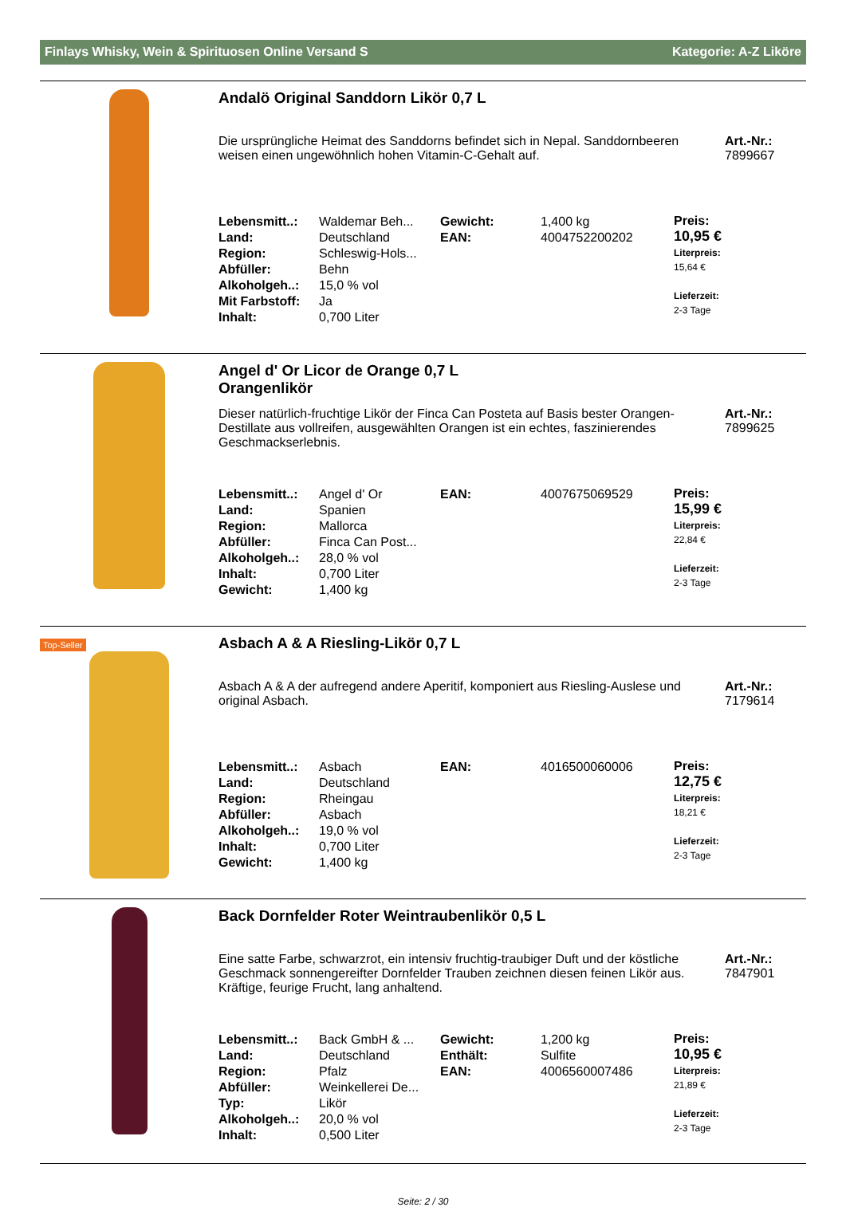Finlays Whisky, Wein & Spirituosen Online Versand S Kategorie: A-Z Liköre
Andalö Original Sanddorn Likör 0,7 L
Die ursprüngliche Heimat des Sanddorns befindet sich in Nepal. Sanddornbeeren weisen einen ungewöhnlich hohen Vitamin-C-Gehalt auf.
Art.-Nr.:
7899667
| Lebensmitt..: | Waldemar Beh... | Gewicht: | 1,400 kg |
| Land: | Deutschland | EAN: | 4004752200202 |
| Region: | Schleswig-Hols... | | |
| Abfüller: | Behn | | |
| Alkoholgeh..: | 15,0 % vol | | |
| Mit Farbstoff: | Ja | | |
| Inhalt: | 0,700 Liter | | |
Preis:
10,95 €
Literpreis:
15,64 €
Lieferzeit:
2-3 Tage
Angel d' Or Licor de Orange 0,7 L
Orangenlikör
Dieser natürlich-fruchtige Likör der Finca Can Posteta auf Basis bester Orangen-Destillate aus vollreifen, ausgewählten Orangen ist ein echtes, faszinierendes Geschmackserlebnis.
Art.-Nr.:
7899625
| Lebensmitt..: | Angel d' Or | EAN: | 4007675069529 |
| Land: | Spanien | | |
| Region: | Mallorca | | |
| Abfüller: | Finca Can Post... | | |
| Alkoholgeh..: | 28,0 % vol | | |
| Inhalt: | 0,700 Liter | | |
| Gewicht: | 1,400 kg | | |
Preis:
15,99 €
Literpreis:
22,84 €
Lieferzeit:
2-3 Tage
Top-Seller
Asbach A & A Riesling-Likör 0,7 L
Asbach A & A der aufregend andere Aperitif, komponiert aus Riesling-Auslese und original Asbach.
Art.-Nr.:
7179614
| Lebensmitt..: | Asbach | EAN: | 4016500060006 |
| Land: | Deutschland | | |
| Region: | Rheingau | | |
| Abfüller: | Asbach | | |
| Alkoholgeh..: | 19,0 % vol | | |
| Inhalt: | 0,700 Liter | | |
| Gewicht: | 1,400 kg | | |
Preis:
12,75 €
Literpreis:
18,21 €
Lieferzeit:
2-3 Tage
Back Dornfelder Roter Weintraubenlikör 0,5 L
Eine satte Farbe, schwarzrot, ein intensiv fruchtig-traubiger Duft und der köstliche Geschmack sonnengereifter Dornfelder Trauben zeichnen diesen feinen Likör aus. Kräftige, feurige Frucht, lang anhaltend.
Art.-Nr.:
7847901
| Lebensmitt..: | Back GmbH & ... | Gewicht: | 1,200 kg |
| Land: | Deutschland | Enthält: | Sulfite |
| Region: | Pfalz | EAN: | 4006560007486 |
| Abfüller: | Weinkellerei De... | | |
| Typ: | Likör | | |
| Alkoholgeh..: | 20,0 % vol | | |
| Inhalt: | 0,500 Liter | | |
Preis:
10,95 €
Literpreis:
21,89 €
Lieferzeit:
2-3 Tage
Seite: 2 / 30